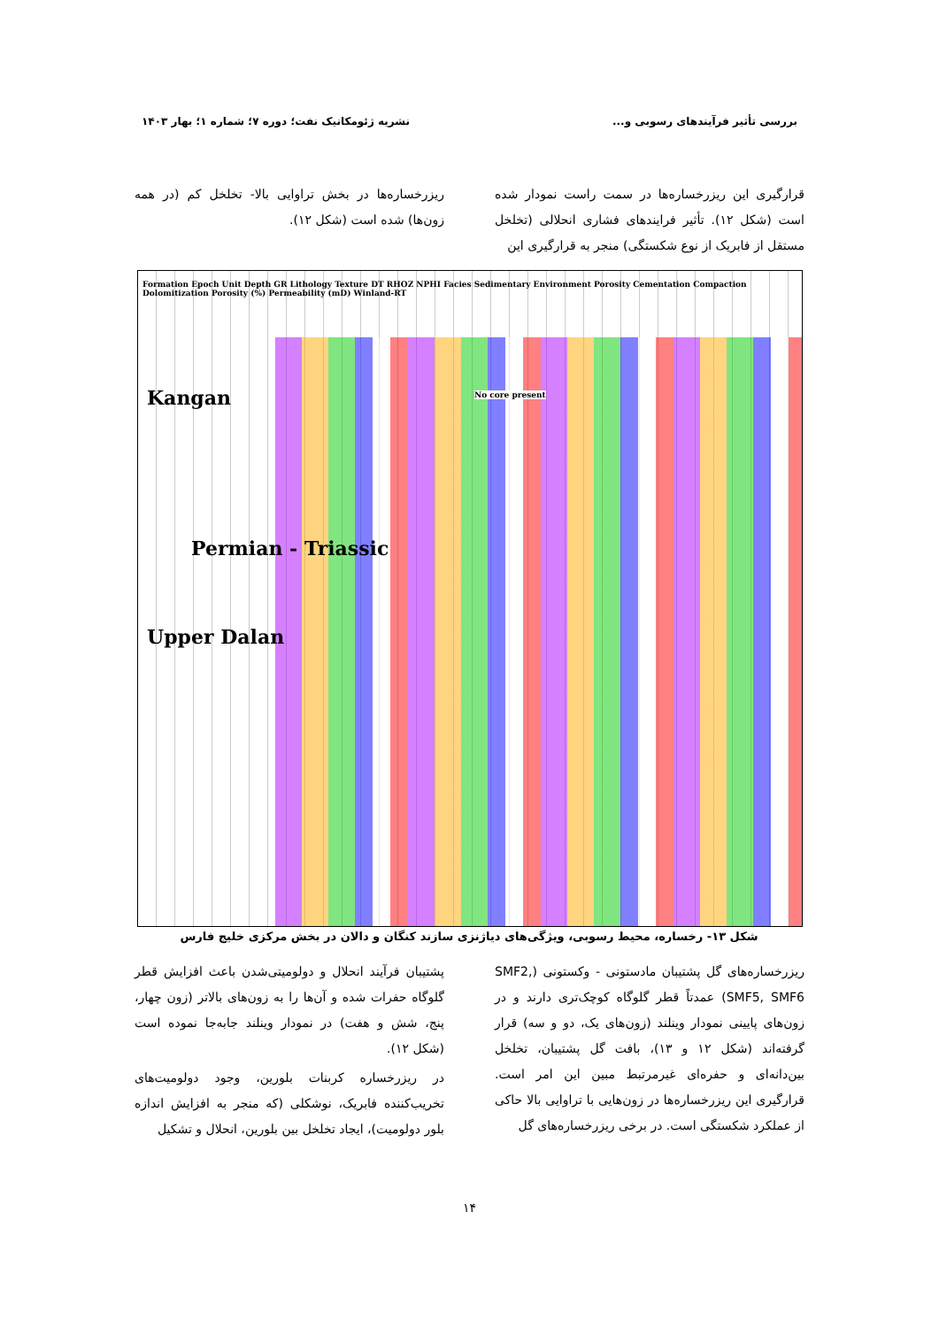بررسی تأثیر فرآیندهای رسوبی و... نشریه ژئومکانیک نفت؛ دوره ۷؛ شماره ۱؛ بهار ۱۴۰۳
قرارگیری این ریزرخساره‌ها در سمت راست نمودار شده است (شکل ۱۲). تأثیر فرایندهای فشاری انحلالی (تخلخل مستقل از فابریک از نوع شکستگی) منجر به قرارگیری این
ریزرخساره‌ها در بخش تراوایی بالا- تخلخل کم (در همه زون‌ها) شده است (شکل ۱۲).
Formation Epoch Unit Depth GR Lithology Texture DT RHOZ NPHI Facies Sedimentary Environment Porosity Cementation Compaction Dolomitization Porosity (%) Permeability (mD) Winland-RT
Kangan
Upper Dalan
Permian - Triassic
No core present
شکل ۱۳- رخساره، محیط رسوبی، ویژگی‌های دیاژنزی سازند کنگان و دالان در بخش مرکزی خلیج فارس
ریزرخساره‌های گل پشتیبان مادستونی - وکستونی (SMF2, SMF5, SMF6) عمدتاً قطر گلوگاه کوچک‌تری دارند و در زون‌های پایینی نمودار وینلند (زون‌های یک، دو و سه) قرار گرفته‌اند (شکل ۱۲ و ۱۳)، بافت گل پشتیبان، تخلخل بین‌دانه‌ای و حفره‌ای غیرمرتبط مبین این امر است. قرارگیری این ریزرخساره‌ها در زون‌هایی با تراوایی بالا حاکی از عملکرد شکستگی است. در برخی ریزرخساره‌های گل
پشتیبان فرآیند انحلال و دولومیتی‌شدن باعث افزایش قطر گلوگاه حفرات شده و آن‌ها را به زون‌های بالاتر (زون چهار، پنج، شش و هفت) در نمودار وینلند جابه‌جا نموده است (شکل ۱۲).
در ریزرخساره کربنات بلورین، وجود دولومیت‌های تخریب‌کننده فابریک، نوشکلی (که منجر به افزایش اندازه بلور دولومیت)، ایجاد تخلخل بین بلورین، انحلال و تشکیل
۱۴